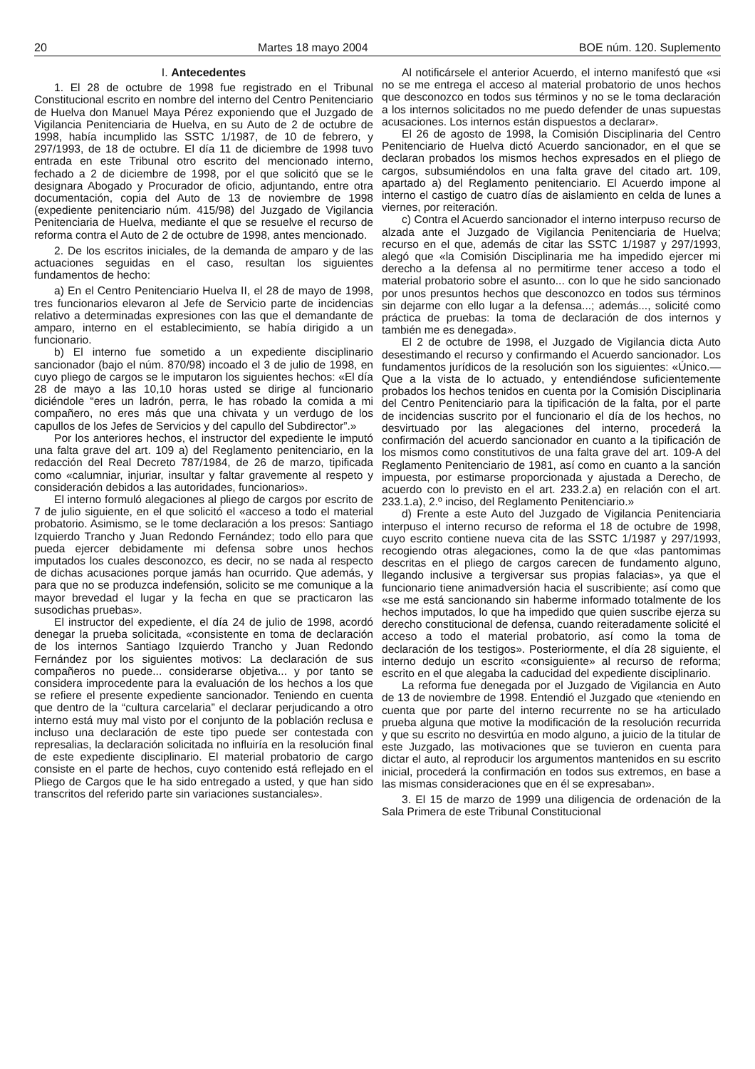20 Martes 18 mayo 2004 BOE núm. 120. Suplemento
I. Antecedentes
1. El 28 de octubre de 1998 fue registrado en el Tribunal Constitucional escrito en nombre del interno del Centro Penitenciario de Huelva don Manuel Maya Pérez exponiendo que el Juzgado de Vigilancia Penitenciaria de Huelva, en su Auto de 2 de octubre de 1998, había incumplido las SSTC 1/1987, de 10 de febrero, y 297/1993, de 18 de octubre. El día 11 de diciembre de 1998 tuvo entrada en este Tribunal otro escrito del mencionado interno, fechado a 2 de diciembre de 1998, por el que solicitó que se le designara Abogado y Procurador de oficio, adjuntando, entre otra documentación, copia del Auto de 13 de noviembre de 1998 (expediente penitenciario núm. 415/98) del Juzgado de Vigilancia Penitenciaria de Huelva, mediante el que se resuelve el recurso de reforma contra el Auto de 2 de octubre de 1998, antes mencionado.
2. De los escritos iniciales, de la demanda de amparo y de las actuaciones seguidas en el caso, resultan los siguientes fundamentos de hecho:
a) En el Centro Penitenciario Huelva II, el 28 de mayo de 1998, tres funcionarios elevaron al Jefe de Servicio parte de incidencias relativo a determinadas expresiones con las que el demandante de amparo, interno en el establecimiento, se había dirigido a un funcionario.
b) El interno fue sometido a un expediente disciplinario sancionador (bajo el núm. 870/98) incoado el 3 de julio de 1998, en cuyo pliego de cargos se le imputaron los siguientes hechos: «El día 28 de mayo a las 10,10 horas usted se dirige al funcionario diciéndole “eres un ladrón, perra, le has robado la comida a mi compañero, no eres más que una chivata y un verdugo de los capullos de los Jefes de Servicios y del capullo del Subdirector”.»
Por los anteriores hechos, el instructor del expediente le imputó una falta grave del art. 109 a) del Reglamento penitenciario, en la redacción del Real Decreto 787/1984, de 26 de marzo, tipificada como «calumniar, injuriar, insultar y faltar gravemente al respeto y consideración debidos a las autoridades, funcionarios».
El interno formuló alegaciones al pliego de cargos por escrito de 7 de julio siguiente, en el que solicitó el «acceso a todo el material probatorio. Asimismo, se le tome declaración a los presos: Santiago Izquierdo Trancho y Juan Redondo Fernández; todo ello para que pueda ejercer debidamente mi defensa sobre unos hechos imputados los cuales desconozco, es decir, no se nada al respecto de dichas acusaciones porque jamás han ocurrido. Que además, y para que no se produzca indefensión, solicito se me comunique a la mayor brevedad el lugar y la fecha en que se practicaron las susodichas pruebas».
El instructor del expediente, el día 24 de julio de 1998, acordó denegar la prueba solicitada, «consistente en toma de declaración de los internos Santiago Izquierdo Trancho y Juan Redondo Fernández por los siguientes motivos: La declaración de sus compañeros no puede... considerarse objetiva... y por tanto se considera improcedente para la evaluación de los hechos a los que se refiere el presente expediente sancionador. Teniendo en cuenta que dentro de la “cultura carcelaria” el declarar perjudicando a otro interno está muy mal visto por el conjunto de la población reclusa e incluso una declaración de este tipo puede ser contestada con represalias, la declaración solicitada no influiría en la resolución final de este expediente disciplinario. El material probatorio de cargo consiste en el parte de hechos, cuyo contenido está reflejado en el Pliego de Cargos que le ha sido entregado a usted, y que han sido transcritos del referido parte sin variaciones sustanciales».
Al notificársele el anterior Acuerdo, el interno manifestó que «si no se me entrega el acceso al material probatorio de unos hechos que desconozco en todos sus términos y no se le toma declaración a los internos solicitados no me puedo defender de unas supuestas acusaciones. Los internos están dispuestos a declarar».
El 26 de agosto de 1998, la Comisión Disciplinaria del Centro Penitenciario de Huelva dictó Acuerdo sancionador, en el que se declaran probados los mismos hechos expresados en el pliego de cargos, subsumiéndolos en una falta grave del citado art. 109, apartado a) del Reglamento penitenciario. El Acuerdo impone al interno el castigo de cuatro días de aislamiento en celda de lunes a viernes, por reiteración.
c) Contra el Acuerdo sancionador el interno interpuso recurso de alzada ante el Juzgado de Vigilancia Penitenciaria de Huelva; recurso en el que, además de citar las SSTC 1/1987 y 297/1993, alegó que «la Comisión Disciplinaria me ha impedido ejercer mi derecho a la defensa al no permitirme tener acceso a todo el material probatorio sobre el asunto... con lo que he sido sancionado por unos presuntos hechos que desconozco en todos sus términos sin dejarme con ello lugar a la defensa...; además..., solicité como práctica de pruebas: la toma de declaración de dos internos y también me es denegada».
El 2 de octubre de 1998, el Juzgado de Vigilancia dicta Auto desestimando el recurso y confirmando el Acuerdo sancionador. Los fundamentos jurídicos de la resolución son los siguientes: «Único.—Que a la vista de lo actuado, y entendiéndose suficientemente probados los hechos tenidos en cuenta por la Comisión Disciplinaria del Centro Penitenciario para la tipificación de la falta, por el parte de incidencias suscrito por el funcionario el día de los hechos, no desvirtuado por las alegaciones del interno, procederá la confirmación del acuerdo sancionador en cuanto a la tipificación de los mismos como constitutivos de una falta grave del art. 109-A del Reglamento Penitenciario de 1981, así como en cuanto a la sanción impuesta, por estimarse proporcionada y ajustada a Derecho, de acuerdo con lo previsto en el art. 233.2.a) en relación con el art. 233.1.a), 2.º inciso, del Reglamento Penitenciario.»
d) Frente a este Auto del Juzgado de Vigilancia Penitenciaria interpuso el interno recurso de reforma el 18 de octubre de 1998, cuyo escrito contiene nueva cita de las SSTC 1/1987 y 297/1993, recogiendo otras alegaciones, como la de que «las pantomimas descritas en el pliego de cargos carecen de fundamento alguno, llegando inclusive a tergiversar sus propias falacias», ya que el funcionario tiene animadversión hacia el suscribiente; así como que «se me está sancionando sin haberme informado totalmente de los hechos imputados, lo que ha impedido que quien suscribe ejerza su derecho constitucional de defensa, cuando reiteradamente solicité el acceso a todo el material probatorio, así como la toma de declaración de los testigos». Posteriormente, el día 28 siguiente, el interno dedujo un escrito «consiguiente» al recurso de reforma; escrito en el que alegaba la caducidad del expediente disciplinario.
La reforma fue denegada por el Juzgado de Vigilancia en Auto de 13 de noviembre de 1998. Entendió el Juzgado que «teniendo en cuenta que por parte del interno recurrente no se ha articulado prueba alguna que motive la modificación de la resolución recurrida y que su escrito no desvirtúa en modo alguno, a juicio de la titular de este Juzgado, las motivaciones que se tuvieron en cuenta para dictar el auto, al reproducir los argumentos mantenidos en su escrito inicial, procederá la confirmación en todos sus extremos, en base a las mismas consideraciones que en él se expresaban».
3. El 15 de marzo de 1999 una diligencia de ordenación de la Sala Primera de este Tribunal Constitucional